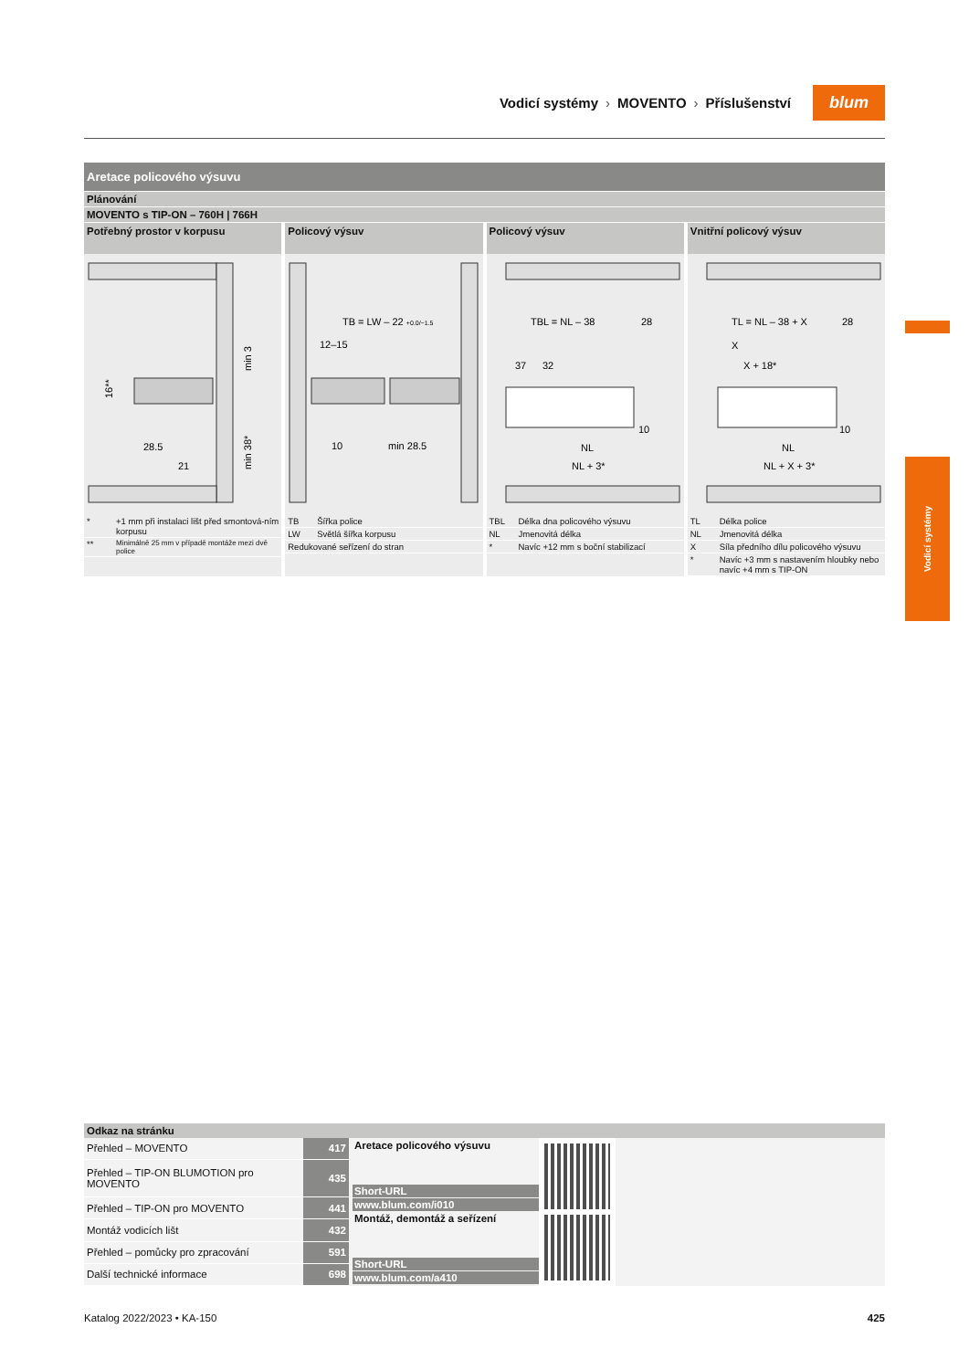Vodicí systémy › MOVENTO › Příslušenství
blum
Vodicí systémy
Aretace policového výsuvu
Plánování
MOVENTO s TIP-ON – 760H | 766H
Potřebný prostor v korpusu
16**
min 3
min 38*
28.5
21
| * | +1 mm při instalaci lišt před smontová-ním korpusu |
| ** | Minimálně 25 mm v případě montáže mezi dvě police |
Policový výsuv
TB = LW – 22 +0.0/−1.5
12–15
10
min 28.5
| TB | Šířka police |
| LW | Světlá šířka korpusu |
| Redukované seřízení do stran | |
Policový výsuv
TBL = NL – 38
28
37
32
10
NL
NL + 3*
| TBL | Délka dna policového výsuvu |
| NL | Jmenovitá délka |
| * | Navíc +12 mm s boční stabilizací |
Vnitřní policový výsuv
TL = NL – 38 + X
28
X
X + 18*
10
NL
NL + X + 3*
| TL | Délka police |
| NL | Jmenovitá délka |
| X | Síla předního dílu policového výsuvu |
| * | Navíc +3 mm s nastavením hloubky nebo navíc +4 mm s TIP-ON |
Odkaz na stránku
| Přehled – MOVENTO | 417 |
| Přehled – TIP-ON BLUMOTION pro MOVENTO | 435 |
| Přehled – TIP-ON pro MOVENTO | 441 |
| Montáž vodicích lišt | 432 |
| Přehled – pomůcky pro zpracování | 591 |
| Další technické informace | 698 |
Aretace policového výsuvu
Short-URL
www.blum.com/i010
Montáž, demontáž a seřízení
Short-URL
www.blum.com/a410
Katalog 2022/2023 • KA-150 425